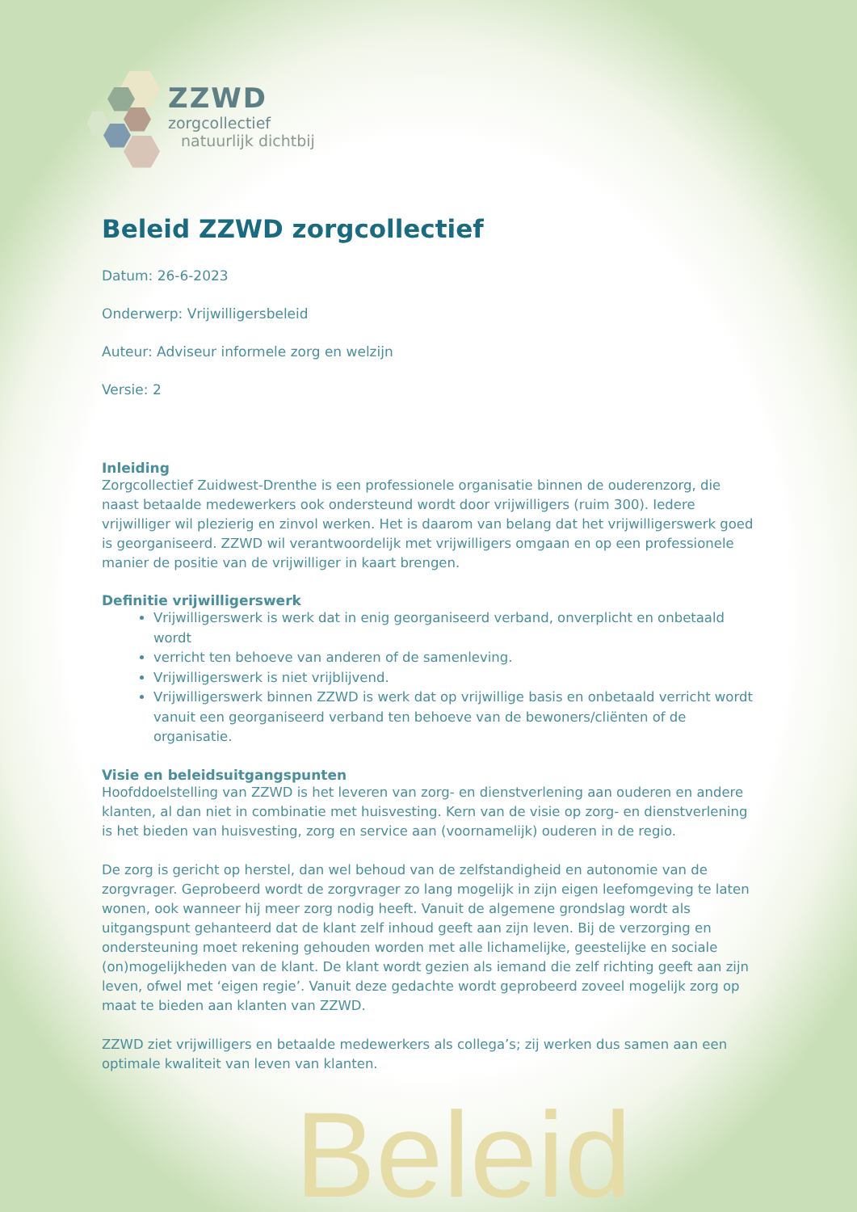ZZWD
zorgcollectief
natuurlijk dichtbij
Beleid ZZWD zorgcollectief
Datum: 26-6-2023
Onderwerp: Vrijwilligersbeleid
Auteur: Adviseur informele zorg en welzijn
Versie: 2
Inleiding
Zorgcollectief Zuidwest-Drenthe is een professionele organisatie binnen de ouderenzorg, die naast betaalde medewerkers ook ondersteund wordt door vrijwilligers (ruim 300). Iedere vrijwilliger wil plezierig en zinvol werken. Het is daarom van belang dat het vrijwilligerswerk goed is georganiseerd. ZZWD wil verantwoordelijk met vrijwilligers omgaan en op een professionele manier de positie van de vrijwilliger in kaart brengen.
Definitie vrijwilligerswerk
Vrijwilligerswerk is werk dat in enig georganiseerd verband, onverplicht en onbetaald wordt
verricht ten behoeve van anderen of de samenleving.
Vrijwilligerswerk is niet vrijblijvend.
Vrijwilligerswerk binnen ZZWD is werk dat op vrijwillige basis en onbetaald verricht wordt vanuit een georganiseerd verband ten behoeve van de bewoners/cliënten of de organisatie.
Visie en beleidsuitgangspunten
Hoofddoelstelling van ZZWD is het leveren van zorg- en dienstverlening aan ouderen en andere klanten, al dan niet in combinatie met huisvesting. Kern van de visie op zorg- en dienstverlening is het bieden van huisvesting, zorg en service aan (voornamelijk) ouderen in de regio.
De zorg is gericht op herstel, dan wel behoud van de zelfstandigheid en autonomie van de zorgvrager. Geprobeerd wordt de zorgvrager zo lang mogelijk in zijn eigen leefomgeving te laten wonen, ook wanneer hij meer zorg nodig heeft. Vanuit de algemene grondslag wordt als uitgangspunt gehanteerd dat de klant zelf inhoud geeft aan zijn leven. Bij de verzorging en ondersteuning moet rekening gehouden worden met alle lichamelijke, geestelijke en sociale (on)mogelijkheden van de klant. De klant wordt gezien als iemand die zelf richting geeft aan zijn leven, ofwel met ‘eigen regie’. Vanuit deze gedachte wordt geprobeerd zoveel mogelijk zorg op maat te bieden aan klanten van ZZWD.
ZZWD ziet vrijwilligers en betaalde medewerkers als collega’s; zij werken dus samen aan een optimale kwaliteit van leven van klanten.
Beleid